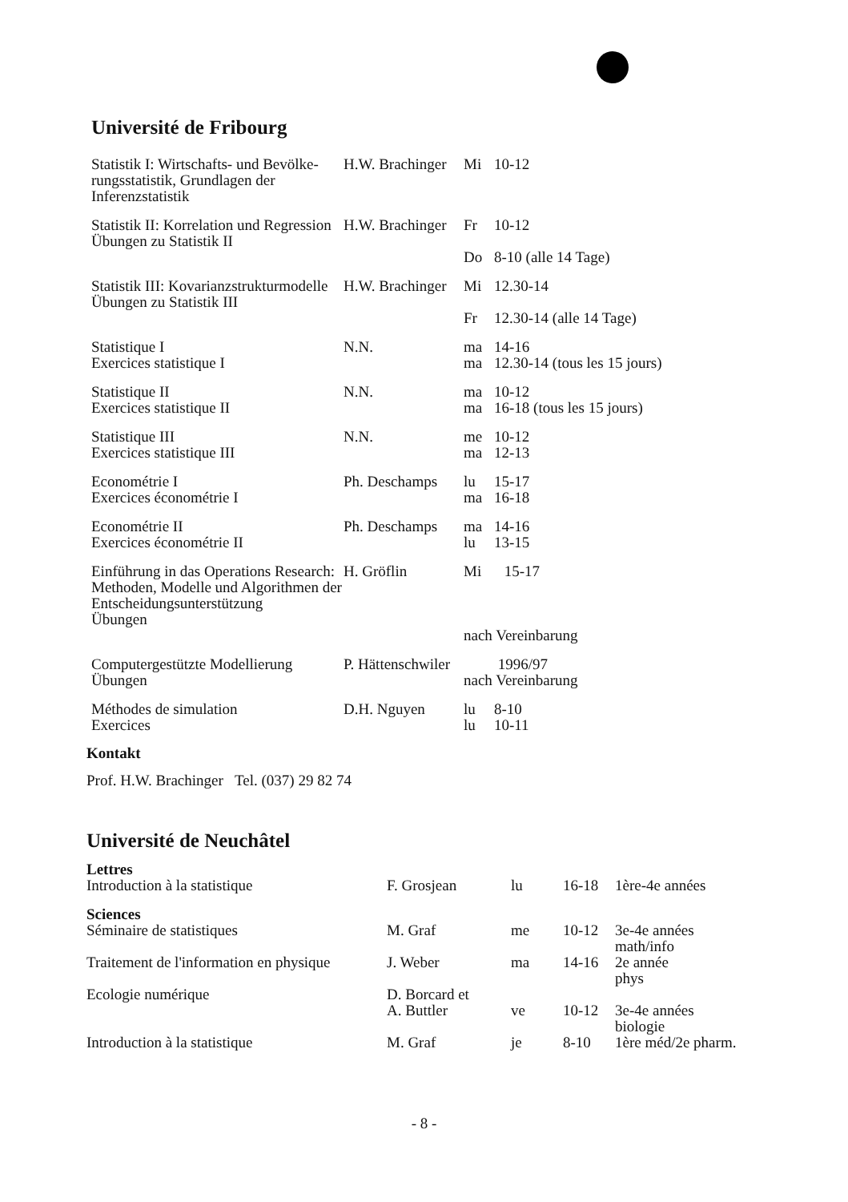Université de Fribourg
| Statistik I: Wirtschafts- und Bevölke­rungsstatistik, Grundlagen der Inferenzstatistik | H.W. Brachinger | Mi | 10-12 |
| Statistik II: Korrelation und Regression Übungen zu Statistik II | H.W. Brachinger | Fr Do | 10-12 8-10 (alle 14 Tage) |
| Statistik III: Kovarianzstruktur­modelle Übungen zu Statistik III | H.W. Brachinger | Mi Fr | 12.30-14 12.30-14 (alle 14 Tage) |
| Statistique I Exercices statistique I | N.N. | ma ma | 14-16 12.30-14 (tous les 15 jours) |
| Statistique II Exercices statistique II | N.N. | ma ma | 10-12 16-18 (tous les 15 jours) |
| Statistique III Exercices statistique III | N.N. | me ma | 10-12 12-13 |
| Econométrie I Exercices économétrie I | Ph. Deschamps | lu ma | 15-17 16-18 |
| Econométrie II Exercices économétrie II | Ph. Deschamps | ma lu | 14-16 13-15 |
| Einführung in das Operations Research: Methoden, Modelle und Algorithmen der Entscheidungs­unterstützung Übungen | H. Gröflin | Mi 15-17 nach Vereinbarung | |
| Computergestützte Modellierung Übungen | P. Hättenschwiler | 1996/97 nach Vereinbarung | |
| Méthodes de simulation Exercices | D.H. Nguyen | lu lu | 8-10 10-11 |
Kontakt
Prof. H.W. Brachinger Tel. (037) 29 82 74
Université de Neuchâtel
| Lettres | | | | |
| Introduction à la statistique | F. Grosjean | lu | 16-18 | 1ère-4e années |
| Sciences | | | | |
| Séminaire de statistiques | M. Graf | me | 10-12 | 3e-4e années math/info |
| Traitement de l'information en physique | J. Weber | ma | 14-16 | 2e année phys |
| Ecologie numérique | D. Borcard et A. Buttler | ve | 10-12 | 3e-4e années biologie |
| Introduction à la statistique | M. Graf | je | 8-10 | 1ère méd/2e pharm. |
- 8 -